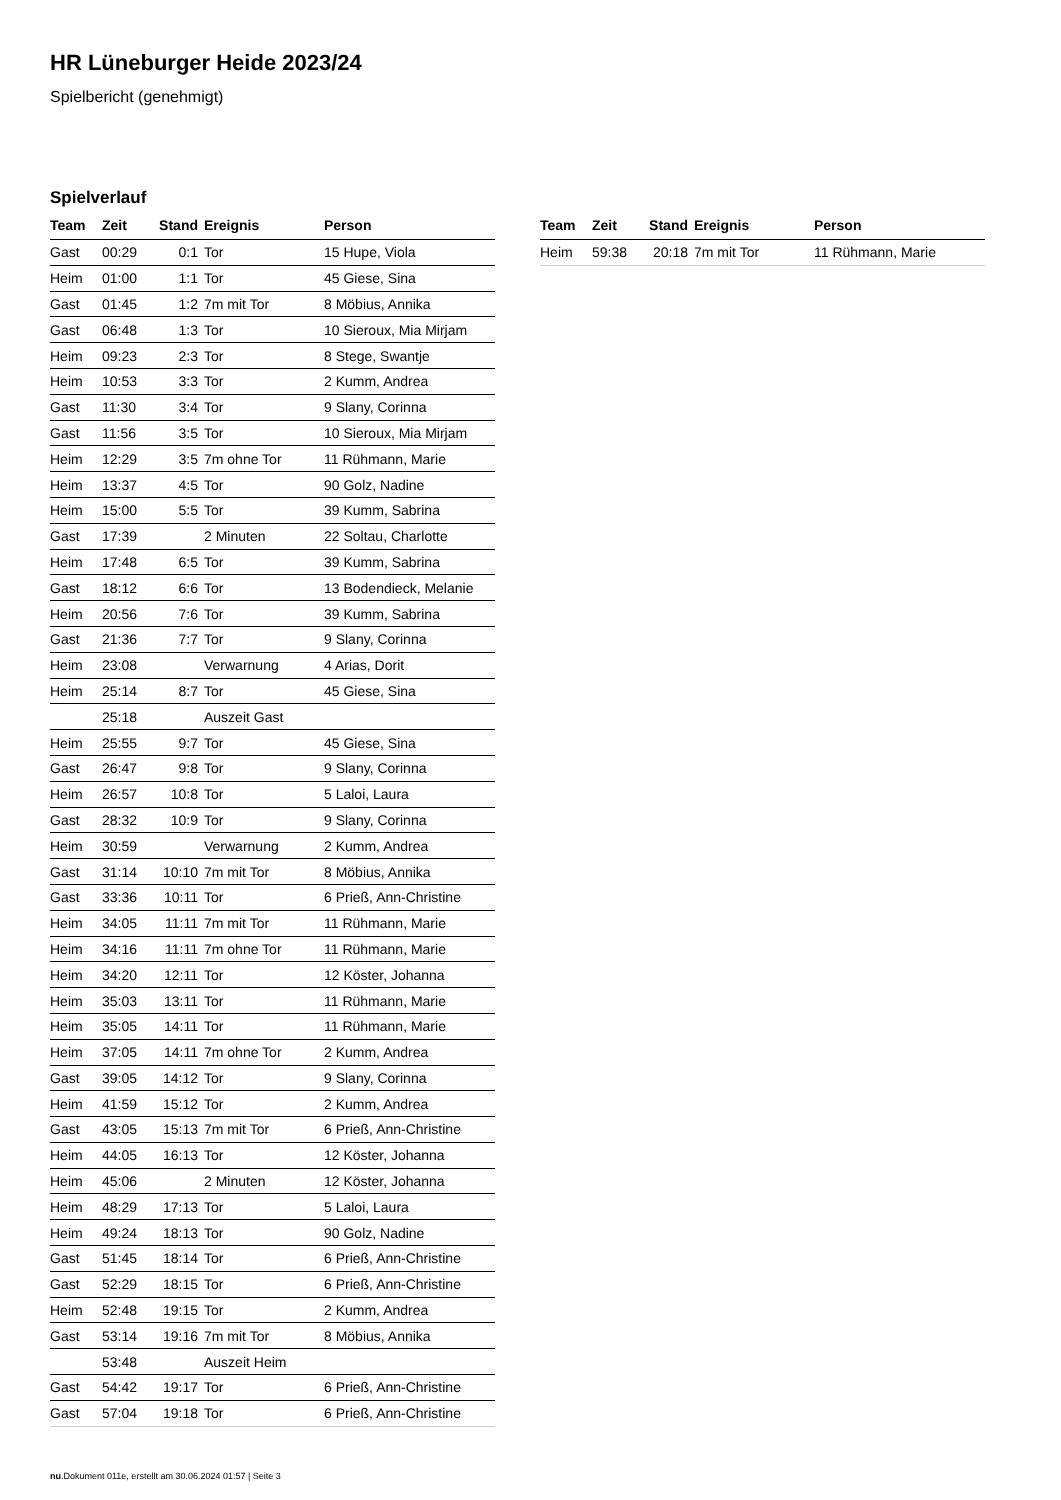HR Lüneburger Heide 2023/24
Spielbericht (genehmigt)
Spielverlauf
| Team | Zeit | Stand | Ereignis | Person |
| --- | --- | --- | --- | --- |
| Gast | 00:29 | 0:1 | Tor | 15 Hupe, Viola |
| Heim | 01:00 | 1:1 | Tor | 45 Giese, Sina |
| Gast | 01:45 | 1:2 | 7m mit Tor | 8 Möbius, Annika |
| Gast | 06:48 | 1:3 | Tor | 10 Sieroux, Mia Mirjam |
| Heim | 09:23 | 2:3 | Tor | 8 Stege, Swantje |
| Heim | 10:53 | 3:3 | Tor | 2 Kumm, Andrea |
| Gast | 11:30 | 3:4 | Tor | 9 Slany, Corinna |
| Gast | 11:56 | 3:5 | Tor | 10 Sieroux, Mia Mirjam |
| Heim | 12:29 | 3:5 | 7m ohne Tor | 11 Rühmann, Marie |
| Heim | 13:37 | 4:5 | Tor | 90 Golz, Nadine |
| Heim | 15:00 | 5:5 | Tor | 39 Kumm, Sabrina |
| Gast | 17:39 | | 2 Minuten | 22 Soltau, Charlotte |
| Heim | 17:48 | 6:5 | Tor | 39 Kumm, Sabrina |
| Gast | 18:12 | 6:6 | Tor | 13 Bodendieck, Melanie |
| Heim | 20:56 | 7:6 | Tor | 39 Kumm, Sabrina |
| Gast | 21:36 | 7:7 | Tor | 9 Slany, Corinna |
| Heim | 23:08 | | Verwarnung | 4 Arias, Dorit |
| Heim | 25:14 | 8:7 | Tor | 45 Giese, Sina |
| | 25:18 | | Auszeit Gast | |
| Heim | 25:55 | 9:7 | Tor | 45 Giese, Sina |
| Gast | 26:47 | 9:8 | Tor | 9 Slany, Corinna |
| Heim | 26:57 | 10:8 | Tor | 5 Laloi, Laura |
| Gast | 28:32 | 10:9 | Tor | 9 Slany, Corinna |
| Heim | 30:59 | | Verwarnung | 2 Kumm, Andrea |
| Gast | 31:14 | 10:10 | 7m mit Tor | 8 Möbius, Annika |
| Gast | 33:36 | 10:11 | Tor | 6 Prieß, Ann-Christine |
| Heim | 34:05 | 11:11 | 7m mit Tor | 11 Rühmann, Marie |
| Heim | 34:16 | 11:11 | 7m ohne Tor | 11 Rühmann, Marie |
| Heim | 34:20 | 12:11 | Tor | 12 Köster, Johanna |
| Heim | 35:03 | 13:11 | Tor | 11 Rühmann, Marie |
| Heim | 35:05 | 14:11 | Tor | 11 Rühmann, Marie |
| Heim | 37:05 | 14:11 | 7m ohne Tor | 2 Kumm, Andrea |
| Gast | 39:05 | 14:12 | Tor | 9 Slany, Corinna |
| Heim | 41:59 | 15:12 | Tor | 2 Kumm, Andrea |
| Gast | 43:05 | 15:13 | 7m mit Tor | 6 Prieß, Ann-Christine |
| Heim | 44:05 | 16:13 | Tor | 12 Köster, Johanna |
| Heim | 45:06 | | 2 Minuten | 12 Köster, Johanna |
| Heim | 48:29 | 17:13 | Tor | 5 Laloi, Laura |
| Heim | 49:24 | 18:13 | Tor | 90 Golz, Nadine |
| Gast | 51:45 | 18:14 | Tor | 6 Prieß, Ann-Christine |
| Gast | 52:29 | 18:15 | Tor | 6 Prieß, Ann-Christine |
| Heim | 52:48 | 19:15 | Tor | 2 Kumm, Andrea |
| Gast | 53:14 | 19:16 | 7m mit Tor | 8 Möbius, Annika |
| | 53:48 | | Auszeit Heim | |
| Gast | 54:42 | 19:17 | Tor | 6 Prieß, Ann-Christine |
| Gast | 57:04 | 19:18 | Tor | 6 Prieß, Ann-Christine |
| Team | Zeit | Stand | Ereignis | Person |
| --- | --- | --- | --- | --- |
| Heim | 59:38 | 20:18 | 7m mit Tor | 11 Rühmann, Marie |
nu.Dokument 011e, erstellt am 30.06.2024 01:57 | Seite 3